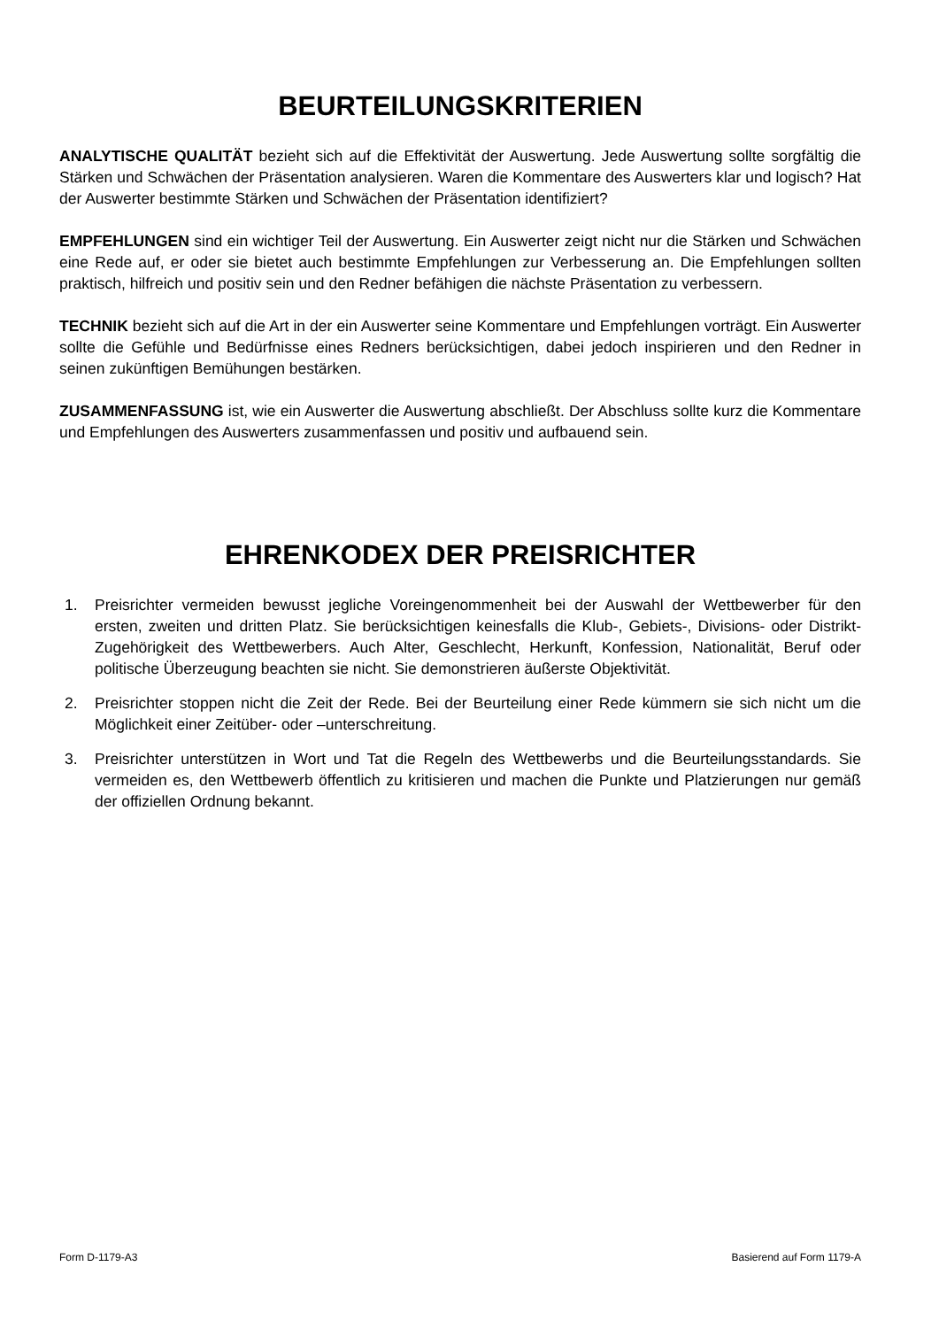BEURTEILUNGSKRITERIEN
ANALYTISCHE QUALITÄT bezieht sich auf die Effektivität der Auswertung. Jede Auswertung sollte sorgfältig die Stärken und Schwächen der Präsentation analysieren. Waren die Kommentare des Auswerters klar und logisch? Hat der Auswerter bestimmte Stärken und Schwächen der Präsentation identifiziert?
EMPFEHLUNGEN sind ein wichtiger Teil der Auswertung. Ein Auswerter zeigt nicht nur die Stärken und Schwächen eine Rede auf, er oder sie bietet auch bestimmte Empfehlungen zur Verbesserung an. Die Empfehlungen sollten praktisch, hilfreich und positiv sein und den Redner befähigen die nächste Präsentation zu verbessern.
TECHNIK bezieht sich auf die Art in der ein Auswerter seine Kommentare und Empfehlungen vorträgt. Ein Auswerter sollte die Gefühle und Bedürfnisse eines Redners berücksichtigen, dabei jedoch inspirieren und den Redner in seinen zukünftigen Bemühungen bestärken.
ZUSAMMENFASSUNG ist, wie ein Auswerter die Auswertung abschließt. Der Abschluss sollte kurz die Kommentare und Empfehlungen des Auswerters zusammenfassen und positiv und aufbauend sein.
EHRENKODEX DER PREISRICHTER
1. Preisrichter vermeiden bewusst jegliche Voreingenommenheit bei der Auswahl der Wettbewerber für den ersten, zweiten und dritten Platz. Sie berücksichtigen keinesfalls die Klub-, Gebiets-, Divisions- oder Distrikt-Zugehörigkeit des Wettbewerbers. Auch Alter, Geschlecht, Herkunft, Konfession, Nationalität, Beruf oder politische Überzeugung beachten sie nicht. Sie demonstrieren äußerste Objektivität.
2. Preisrichter stoppen nicht die Zeit der Rede. Bei der Beurteilung einer Rede kümmern sie sich nicht um die Möglichkeit einer Zeitüber- oder –unterschreitung.
3. Preisrichter unterstützen in Wort und Tat die Regeln des Wettbewerbs und die Beurteilungsstandards. Sie vermeiden es, den Wettbewerb öffentlich zu kritisieren und machen die Punkte und Platzierungen nur gemäß der offiziellen Ordnung bekannt.
Form D-1179-A3 Basierend auf Form 1179-A